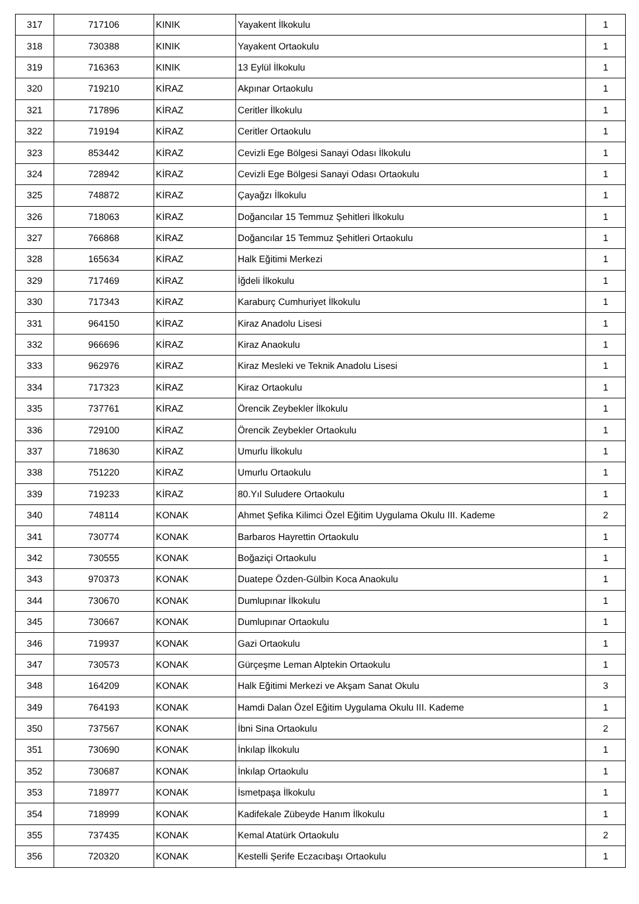| 317 | 717106 | KINIK | Yayakent İlkokulu | 1 |
| 318 | 730388 | KINIK | Yayakent Ortaokulu | 1 |
| 319 | 716363 | KINIK | 13 Eylül İlkokulu | 1 |
| 320 | 719210 | KİRAZ | Akpınar Ortaokulu | 1 |
| 321 | 717896 | KİRAZ | Ceritler İlkokulu | 1 |
| 322 | 719194 | KİRAZ | Ceritler Ortaokulu | 1 |
| 323 | 853442 | KİRAZ | Cevizli Ege Bölgesi Sanayi Odası İlkokulu | 1 |
| 324 | 728942 | KİRAZ | Cevizli Ege Bölgesi Sanayi Odası Ortaokulu | 1 |
| 325 | 748872 | KİRAZ | Çayağzı İlkokulu | 1 |
| 326 | 718063 | KİRAZ | Doğancılar 15 Temmuz Şehitleri İlkokulu | 1 |
| 327 | 766868 | KİRAZ | Doğancılar 15 Temmuz Şehitleri Ortaokulu | 1 |
| 328 | 165634 | KİRAZ | Halk Eğitimi Merkezi | 1 |
| 329 | 717469 | KİRAZ | İğdeli İlkokulu | 1 |
| 330 | 717343 | KİRAZ | Karaburç Cumhuriyet İlkokulu | 1 |
| 331 | 964150 | KİRAZ | Kiraz Anadolu Lisesi | 1 |
| 332 | 966696 | KİRAZ | Kiraz Anaokulu | 1 |
| 333 | 962976 | KİRAZ | Kiraz Mesleki ve Teknik Anadolu Lisesi | 1 |
| 334 | 717323 | KİRAZ | Kiraz Ortaokulu | 1 |
| 335 | 737761 | KİRAZ | Örencik Zeybekler İlkokulu | 1 |
| 336 | 729100 | KİRAZ | Örencik Zeybekler Ortaokulu | 1 |
| 337 | 718630 | KİRAZ | Umurlu İlkokulu | 1 |
| 338 | 751220 | KİRAZ | Umurlu Ortaokulu | 1 |
| 339 | 719233 | KİRAZ | 80.Yıl Suludere Ortaokulu | 1 |
| 340 | 748114 | KONAK | Ahmet Şefika Kilimci Özel Eğitim Uygulama Okulu III. Kademe | 2 |
| 341 | 730774 | KONAK | Barbaros Hayrettin Ortaokulu | 1 |
| 342 | 730555 | KONAK | Boğaziçi Ortaokulu | 1 |
| 343 | 970373 | KONAK | Duatepe Özden-Gülbin Koca Anaokulu | 1 |
| 344 | 730670 | KONAK | Dumlupınar İlkokulu | 1 |
| 345 | 730667 | KONAK | Dumlupınar Ortaokulu | 1 |
| 346 | 719937 | KONAK | Gazi Ortaokulu | 1 |
| 347 | 730573 | KONAK | Gürçeşme Leman Alptekin Ortaokulu | 1 |
| 348 | 164209 | KONAK | Halk Eğitimi Merkezi ve Akşam Sanat Okulu | 3 |
| 349 | 764193 | KONAK | Hamdi Dalan Özel Eğitim Uygulama Okulu III. Kademe | 1 |
| 350 | 737567 | KONAK | İbni Sina Ortaokulu | 2 |
| 351 | 730690 | KONAK | İnkılap İlkokulu | 1 |
| 352 | 730687 | KONAK | İnkılap Ortaokulu | 1 |
| 353 | 718977 | KONAK | İsmetpaşa İlkokulu | 1 |
| 354 | 718999 | KONAK | Kadifekale Zübeyde Hanım İlkokulu | 1 |
| 355 | 737435 | KONAK | Kemal Atatürk Ortaokulu | 2 |
| 356 | 720320 | KONAK | Kestelli Şerife Eczacıbaşı Ortaokulu | 1 |